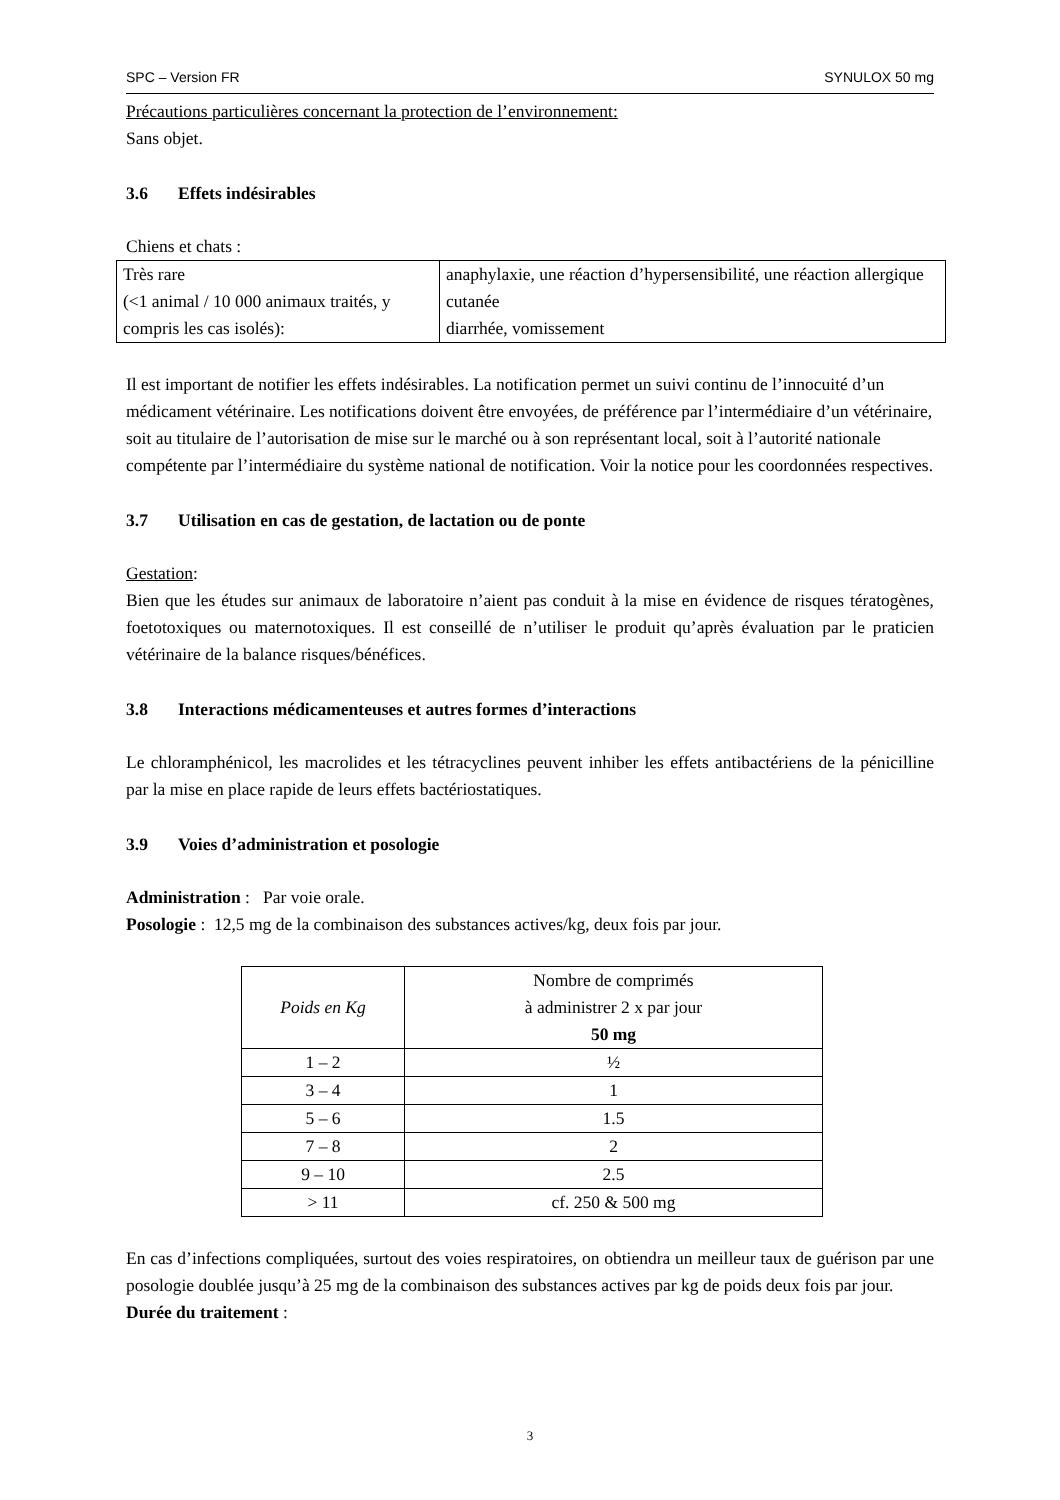SPC – Version FR SYNULOX 50 mg
Précautions particulières concernant la protection de l’environnement:
Sans objet.
3.6 Effets indésirables
Chiens et chats :
| Très rare (<1 animal / 10 000 animaux traités, y compris les cas isolés): | anaphylaxie, une réaction d’hypersensibilité, une réaction allergique cutanée diarrhée, vomissement |
Il est important de notifier les effets indésirables. La notification permet un suivi continu de l’innocuité d’un médicament vétérinaire. Les notifications doivent être envoyées, de préférence par l’intermédiaire d’un vétérinaire, soit au titulaire de l’autorisation de mise sur le marché ou à son représentant local, soit à l’autorité nationale compétente par l’intermédiaire du système national de notification. Voir la notice pour les coordonnées respectives.
3.7 Utilisation en cas de gestation, de lactation ou de ponte
Gestation:
Bien que les études sur animaux de laboratoire n’aient pas conduit à la mise en évidence de risques tératogènes, foetotoxiques ou maternotoxiques. Il est conseillé de n’utiliser le produit qu’après évaluation par le praticien vétérinaire de la balance risques/bénéfices.
3.8 Interactions médicamenteuses et autres formes d’interactions
Le chloramphénicol, les macrolides et les tétracyclines peuvent inhiber les effets antibactériens de la pénicilline par la mise en place rapide de leurs effets bactériostatiques.
3.9 Voies d’administration et posologie
Administration : Par voie orale.
Posologie : 12,5 mg de la combinaison des substances actives/kg, deux fois par jour.
| Poids en Kg | Nombre de comprimés à administrer 2 x par jour 50 mg |
| --- | --- |
| 1 – 2 | ½ |
| 3 – 4 | 1 |
| 5 – 6 | 1.5 |
| 7 – 8 | 2 |
| 9 – 10 | 2.5 |
| > 11 | cf. 250 & 500 mg |
En cas d’infections compliquées, surtout des voies respiratoires, on obtiendra un meilleur taux de guérison par une posologie doublée jusqu’à 25 mg de la combinaison des substances actives par kg de poids deux fois par jour.
Durée du traitement :
3